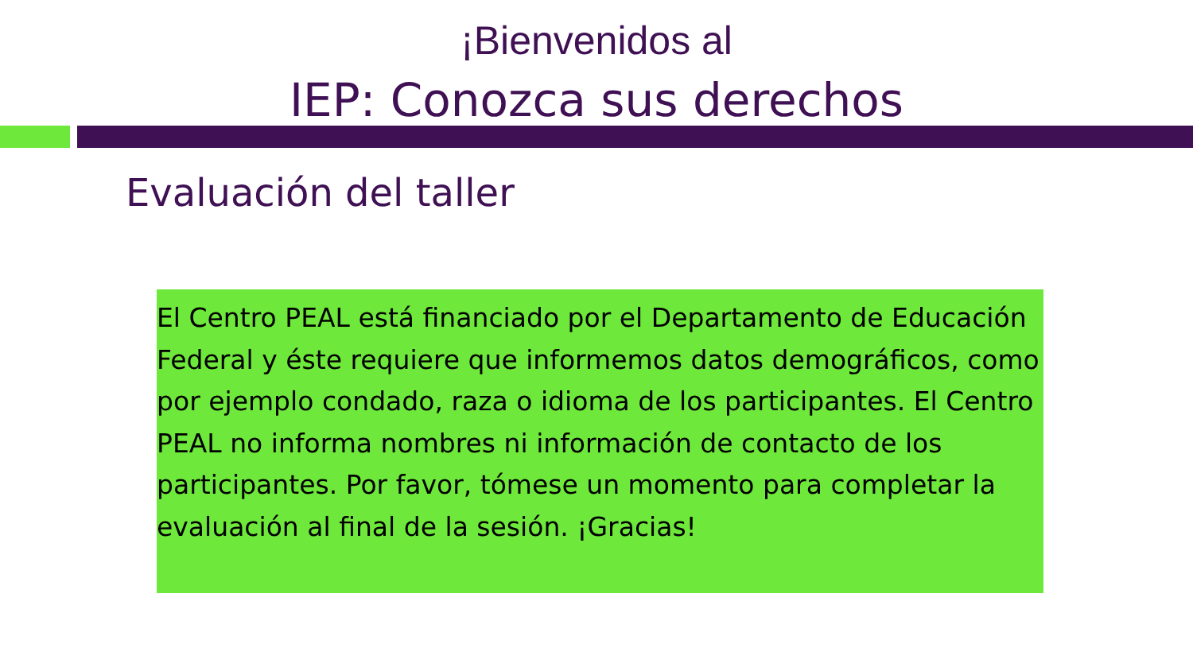¡Bienvenidos al
IEP: Conozca sus derechos
Evaluación del taller
El Centro PEAL está financiado por el Departamento de Educación Federal y éste requiere que informemos datos demográficos, como por ejemplo condado, raza o idioma de los participantes. El Centro PEAL no informa nombres ni información de contacto de los participantes. Por favor, tómese un momento para completar la evaluación al final de la sesión. ¡Gracias!